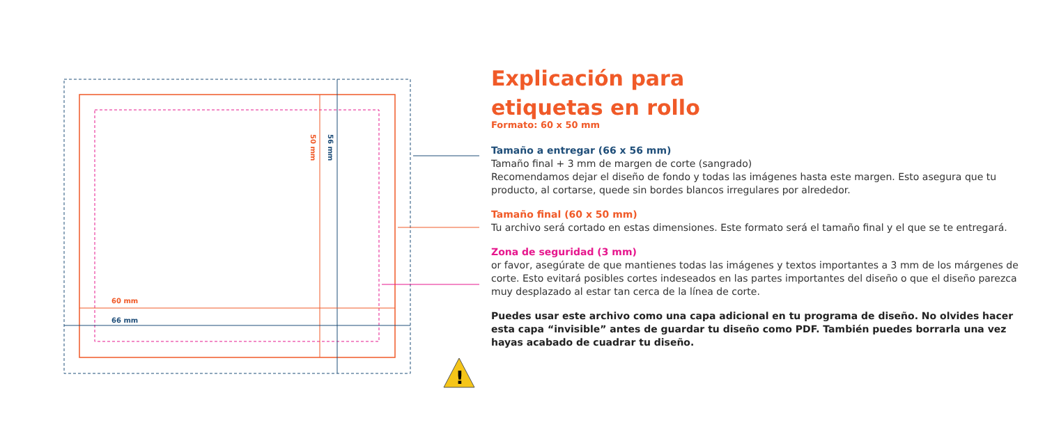60 mm
66 mm
50 mm
56 mm
!
Explicación para
etiquetas en rollo
Formato: 60 x 50 mm
Tamaño a entregar (66 x 56 mm)
Tamaño final + 3 mm de margen de corte (sangrado)
Recomendamos dejar el diseño de fondo y todas las imágenes hasta este margen. Esto asegura que tu producto, al cortarse, quede sin bordes blancos irregulares por alrededor.
Tamaño final (60 x 50 mm)
Tu archivo será cortado en estas dimensiones. Este formato será el tamaño final y el que se te entregará.
Zona de seguridad (3 mm)
or favor, asegúrate de que mantienes todas las imágenes y textos importantes a 3 mm de los márgenes de corte. Esto evitará posibles cortes indeseados en las partes importantes del diseño o que el diseño parezca muy desplazado al estar tan cerca de la línea de corte.
Puedes usar este archivo como una capa adicional en tu programa de diseño. No olvides hacer esta capa “invisible” antes de guardar tu diseño como PDF. También puedes borrarla una vez hayas acabado de cuadrar tu diseño.